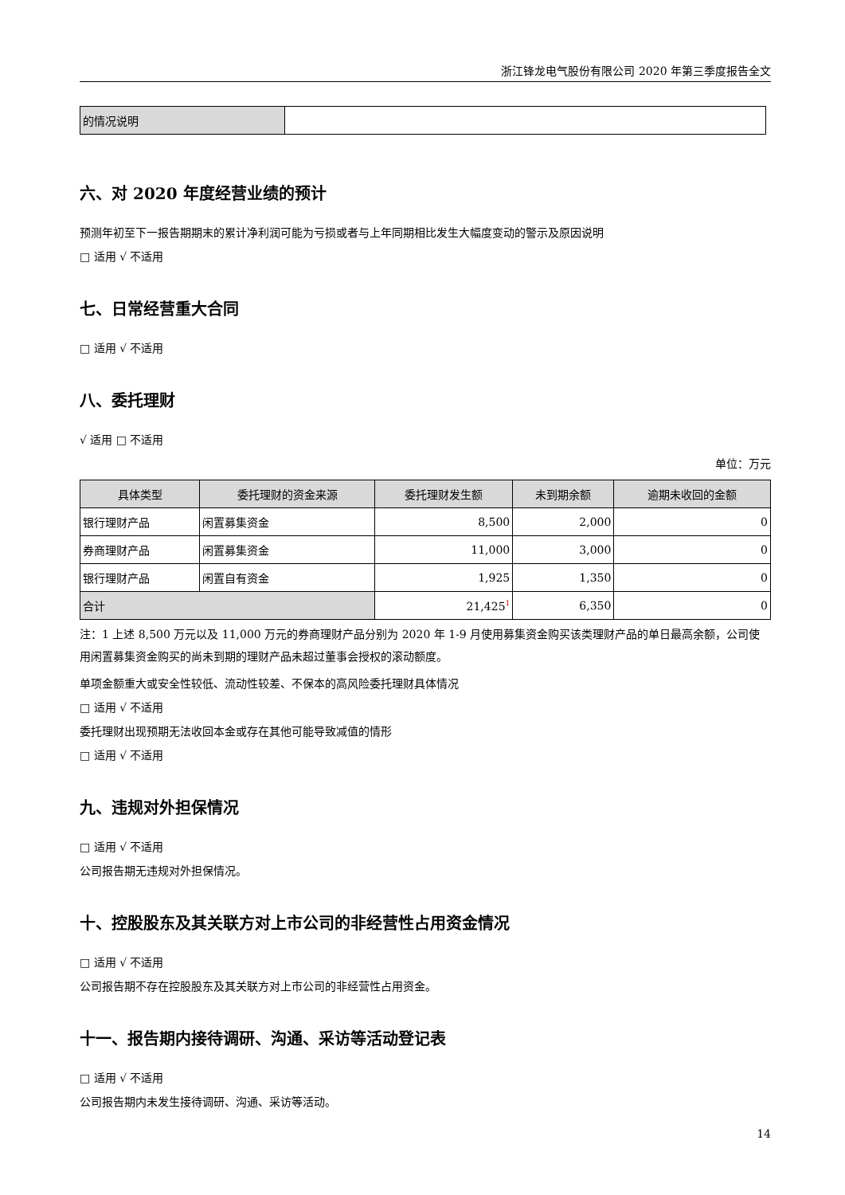浙江锋龙电气股份有限公司 2020 年第三季度报告全文
| 的情况说明 | |
六、对 2020 年度经营业绩的预计
预测年初至下一报告期期末的累计净利润可能为亏损或者与上年同期相比发生大幅度变动的警示及原因说明
□ 适用 √ 不适用
七、日常经营重大合同
□ 适用 √ 不适用
八、委托理财
√ 适用 □ 不适用
单位：万元
| 具体类型 | 委托理财的资金来源 | 委托理财发生额 | 未到期余额 | 逾期未收回的金额 |
| --- | --- | --- | --- | --- |
| 银行理财产品 | 闲置募集资金 | 8,500 | 2,000 | 0 |
| 券商理财产品 | 闲置募集资金 | 11,000 | 3,000 | 0 |
| 银行理财产品 | 闲置自有资金 | 1,925 | 1,350 | 0 |
| 合计 | | 21,425<sup>1</sup> | 6,350 | 0 |
注：1 上述 8,500 万元以及 11,000 万元的券商理财产品分别为 2020 年 1-9 月使用募集资金购买该类理财产品的单日最高余额，公司使用闲置募集资金购买的尚未到期的理财产品未超过董事会授权的滚动额度。
单项金额重大或安全性较低、流动性较差、不保本的高风险委托理财具体情况
□ 适用 √ 不适用
委托理财出现预期无法收回本金或存在其他可能导致减值的情形
□ 适用 √ 不适用
九、违规对外担保情况
□ 适用 √ 不适用
公司报告期无违规对外担保情况。
十、控股股东及其关联方对上市公司的非经营性占用资金情况
□ 适用 √ 不适用
公司报告期不存在控股股东及其关联方对上市公司的非经营性占用资金。
十一、报告期内接待调研、沟通、采访等活动登记表
□ 适用 √ 不适用
公司报告期内未发生接待调研、沟通、采访等活动。
14